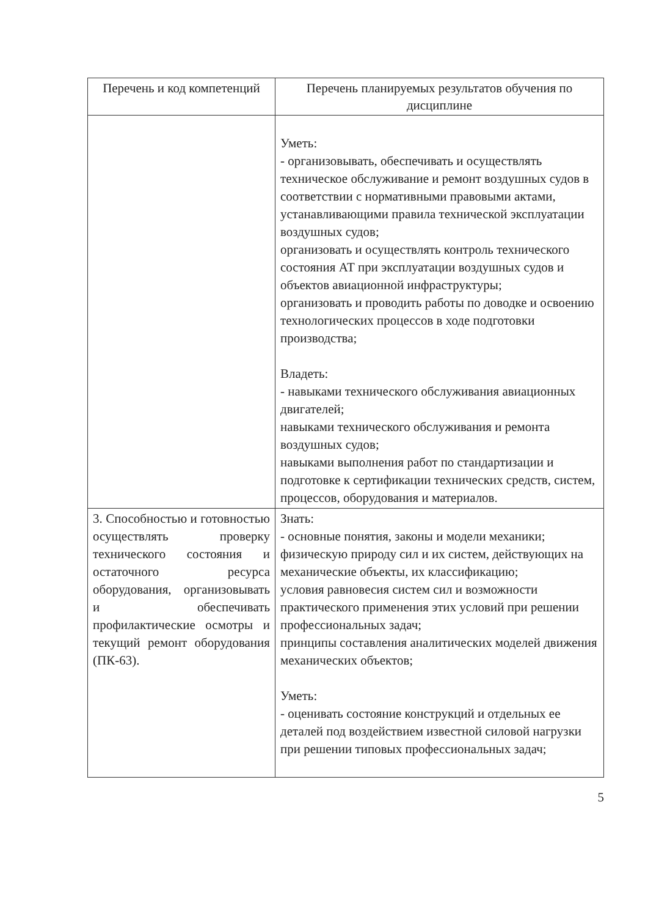| Перечень и код компетенций | Перечень планируемых результатов обучения по дисциплине |
| --- | --- |
| | Уметь: - организовывать, обеспечивать и осуществлять техническое обслуживание и ремонт воздушных судов в соответствии с нормативными правовыми актами, устанавливающими правила технической эксплуатации воздушных судов; организовать и осуществлять контроль технического состояния АТ при эксплуатации воздушных судов и объектов авиационной инфраструктуры; организовать и проводить работы по доводке и освоению технологических процессов в ходе подготовки производства; Владеть: - навыками технического обслуживания авиационных двигателей; навыками технического обслуживания и ремонта воздушных судов; навыками выполнения работ по стандартизации и подготовке к сертификации технических средств, систем, процессов, оборудования и материалов. |
| 3. Способностью и готовностью осуществлять проверку технического состояния и остаточного ресурса оборудования, организовывать и обеспечивать профилактические осмотры и текущий ремонт оборудования (ПК-63). | Знать: - основные понятия, законы и модели механики; физическую природу сил и их систем, действующих на механические объекты, их классификацию; условия равновесия систем сил и возможности практического применения этих условий при решении профессиональных задач; принципы составления аналитических моделей движения механических объектов; Уметь: - оценивать состояние конструкций и отдельных ее деталей под воздействием известной силовой нагрузки при решении типовых профессиональных задач; |
5